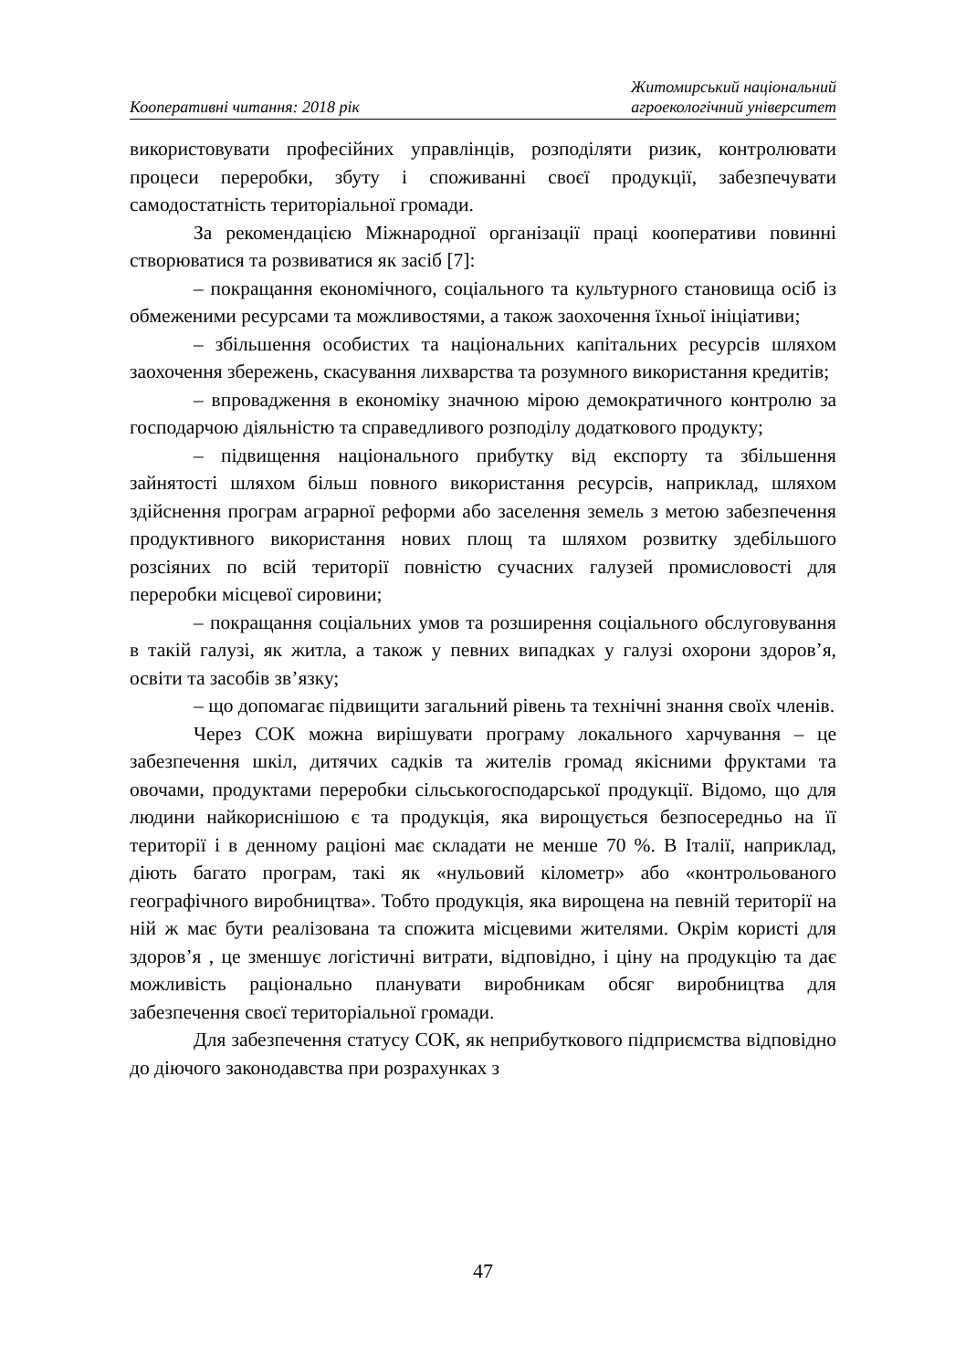Кооперативні читання: 2018 рік
Житомирський національний
агроекологічний університет
використовувати професійних управлінців, розподіляти ризик, контролювати процеси переробки, збуту і споживанні своєї продукції, забезпечувати самодостатність територіальної громади.
За рекомендацією Міжнародної організації праці кооперативи повинні створюватися та розвиватися як засіб [7]:
– покращання економічного, соціального та культурного становища осіб із обмеженими ресурсами та можливостями, а також заохочення їхньої ініціативи;
– збільшення особистих та національних капітальних ресурсів шляхом заохочення збережень, скасування лихварства та розумного використання кредитів;
– впровадження в економіку значною мірою демократичного контролю за господарчою діяльністю та справедливого розподілу додаткового продукту;
– підвищення національного прибутку від експорту та збільшення зайнятості шляхом більш повного використання ресурсів, наприклад, шляхом здійснення програм аграрної реформи або заселення земель з метою забезпечення продуктивного використання нових площ та шляхом розвитку здебільшого розсіяних по всій території повністю сучасних галузей промисловості для переробки місцевої сировини;
– покращання соціальних умов та розширення соціального обслуговування в такій галузі, як житла, а також у певних випадках у галузі охорони здоров’я, освіти та засобів зв’язку;
– що допомагає підвищити загальний рівень та технічні знання своїх членів.
Через СОК можна вирішувати програму локального харчування – це забезпечення шкіл, дитячих садків та жителів громад якісними фруктами та овочами, продуктами переробки сільськогосподарської продукції. Відомо, що для людини найкориснішою є та продукція, яка вирощується безпосередньо на її території і в денному раціоні має складати не менше 70 %. В Італії, наприклад, діють багато програм, такі як «нульовий кілометр» або «контрольованого географічного виробництва». Тобто продукція, яка вирощена на певній території на ній ж має бути реалізована та спожита місцевими жителями. Окрім користі для здоров’я , це зменшує логістичні витрати, відповідно, і ціну на продукцію та дає можливість раціонально планувати виробникам обсяг виробництва для забезпечення своєї територіальної громади.
Для забезпечення статусу СОК, як неприбуткового підприємства відповідно до діючого законодавства при розрахунках з
47